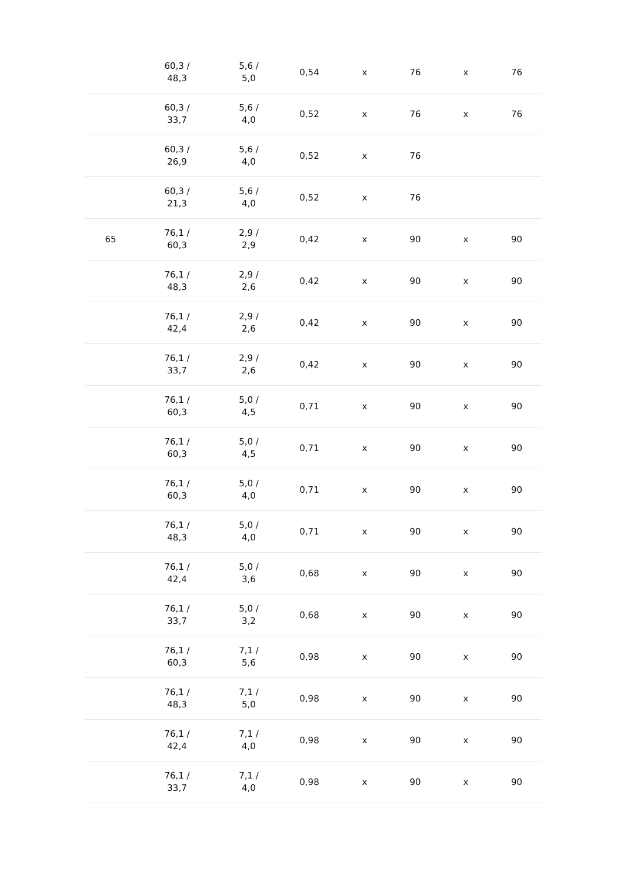| | 60,3 / 48,3 | 5,6 / 5,0 | 0,54 | x | 76 | x | 76 |
| | 60,3 / 33,7 | 5,6 / 4,0 | 0,52 | x | 76 | x | 76 |
| | 60,3 / 26,9 | 5,6 / 4,0 | 0,52 | x | 76 | | |
| | 60,3 / 21,3 | 5,6 / 4,0 | 0,52 | x | 76 | | |
| 65 | 76,1 / 60,3 | 2,9 / 2,9 | 0,42 | x | 90 | x | 90 |
| | 76,1 / 48,3 | 2,9 / 2,6 | 0,42 | x | 90 | x | 90 |
| | 76,1 / 42,4 | 2,9 / 2,6 | 0,42 | x | 90 | x | 90 |
| | 76,1 / 33,7 | 2,9 / 2,6 | 0,42 | x | 90 | x | 90 |
| | 76,1 / 60,3 | 5,0 / 4,5 | 0,71 | x | 90 | x | 90 |
| | 76,1 / 60,3 | 5,0 / 4,5 | 0,71 | x | 90 | x | 90 |
| | 76,1 / 60,3 | 5,0 / 4,0 | 0,71 | x | 90 | x | 90 |
| | 76,1 / 48,3 | 5,0 / 4,0 | 0,71 | x | 90 | x | 90 |
| | 76,1 / 42,4 | 5,0 / 3,6 | 0,68 | x | 90 | x | 90 |
| | 76,1 / 33,7 | 5,0 / 3,2 | 0,68 | x | 90 | x | 90 |
| | 76,1 / 60,3 | 7,1 / 5,6 | 0,98 | x | 90 | x | 90 |
| | 76,1 / 48,3 | 7,1 / 5,0 | 0,98 | x | 90 | x | 90 |
| | 76,1 / 42,4 | 7,1 / 4,0 | 0,98 | x | 90 | x | 90 |
| | 76,1 / 33,7 | 7,1 / 4,0 | 0,98 | x | 90 | x | 90 |